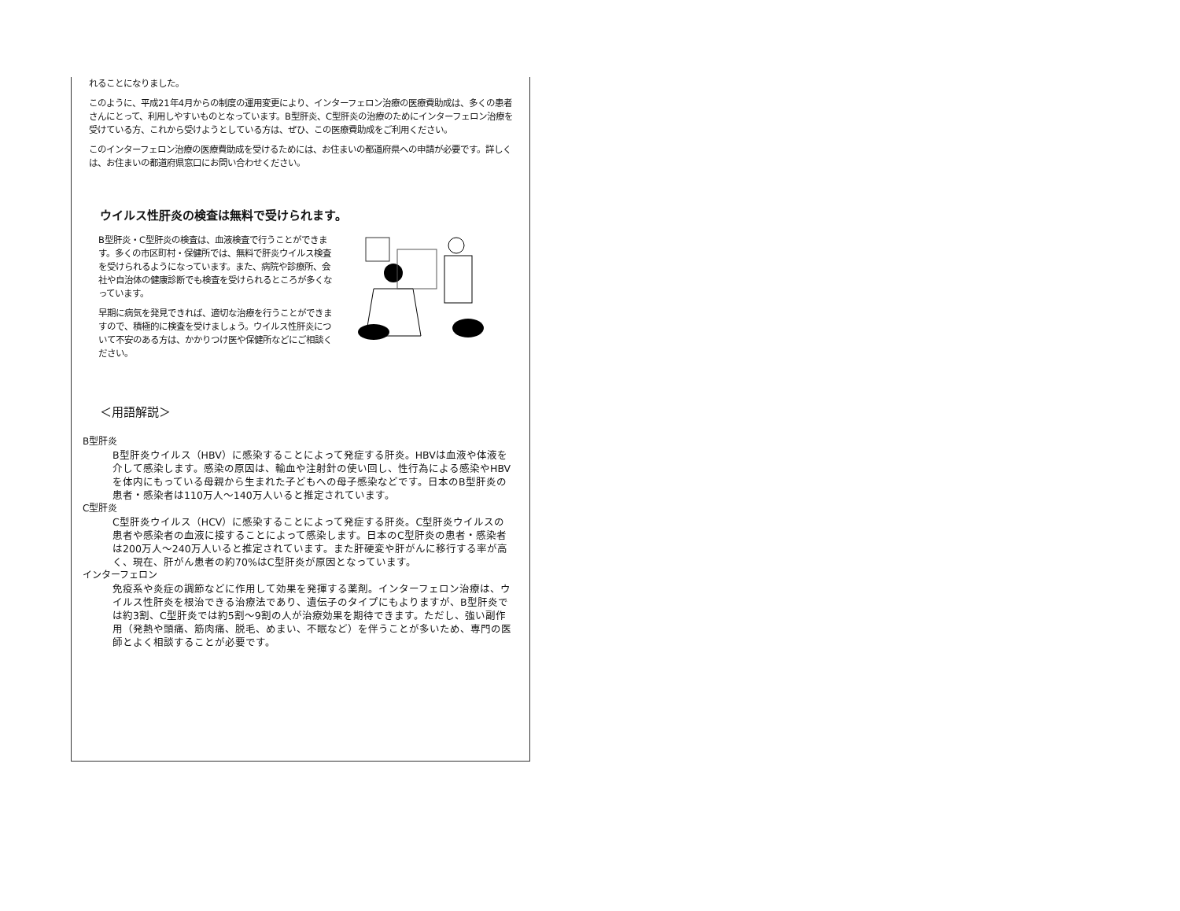れることになりました。
このように、平成21年4月からの制度の運用変更により、インターフェロン治療の医療費助成は、多くの患者さんにとって、利用しやすいものとなっています。B型肝炎、C型肝炎の治療のためにインターフェロン治療を受けている方、これから受けようとしている方は、ぜひ、この医療費助成をご利用ください。
このインターフェロン治療の医療費助成を受けるためには、お住まいの都道府県への申請が必要です。詳しくは、お住まいの都道府県窓口にお問い合わせください。
ウイルス性肝炎の検査は無料で受けられます。
B型肝炎・C型肝炎の検査は、血液検査で行うことができます。多くの市区町村・保健所では、無料で肝炎ウイルス検査を受けられるようになっています。また、病院や診療所、会社や自治体の健康診断でも検査を受けられるところが多くなっています。
早期に病気を発見できれば、適切な治療を行うことができますので、積極的に検査を受けましょう。ウイルス性肝炎について不安のある方は、かかりつけ医や保健所などにご相談ください。
＜用語解説＞
B型肝炎
B型肝炎ウイルス（HBV）に感染することによって発症する肝炎。HBVは血液や体液を介して感染します。感染の原因は、輸血や注射針の使い回し、性行為による感染やHBVを体内にもっている母親から生まれた子どもへの母子感染などです。日本のB型肝炎の患者・感染者は110万人～140万人いると推定されています。
C型肝炎
C型肝炎ウイルス（HCV）に感染することによって発症する肝炎。C型肝炎ウイルスの患者や感染者の血液に接することによって感染します。日本のC型肝炎の患者・感染者は200万人～240万人いると推定されています。また肝硬変や肝がんに移行する率が高く、現在、肝がん患者の約70%はC型肝炎が原因となっています。
インターフェロン
免疫系や炎症の調節などに作用して効果を発揮する薬剤。インターフェロン治療は、ウイルス性肝炎を根治できる治療法であり、遺伝子のタイプにもよりますが、B型肝炎では約3割、C型肝炎では約5割～9割の人が治療効果を期待できます。ただし、強い副作用（発熱や頭痛、筋肉痛、脱毛、めまい、不眠など）を伴うことが多いため、専門の医師とよく相談することが必要です。